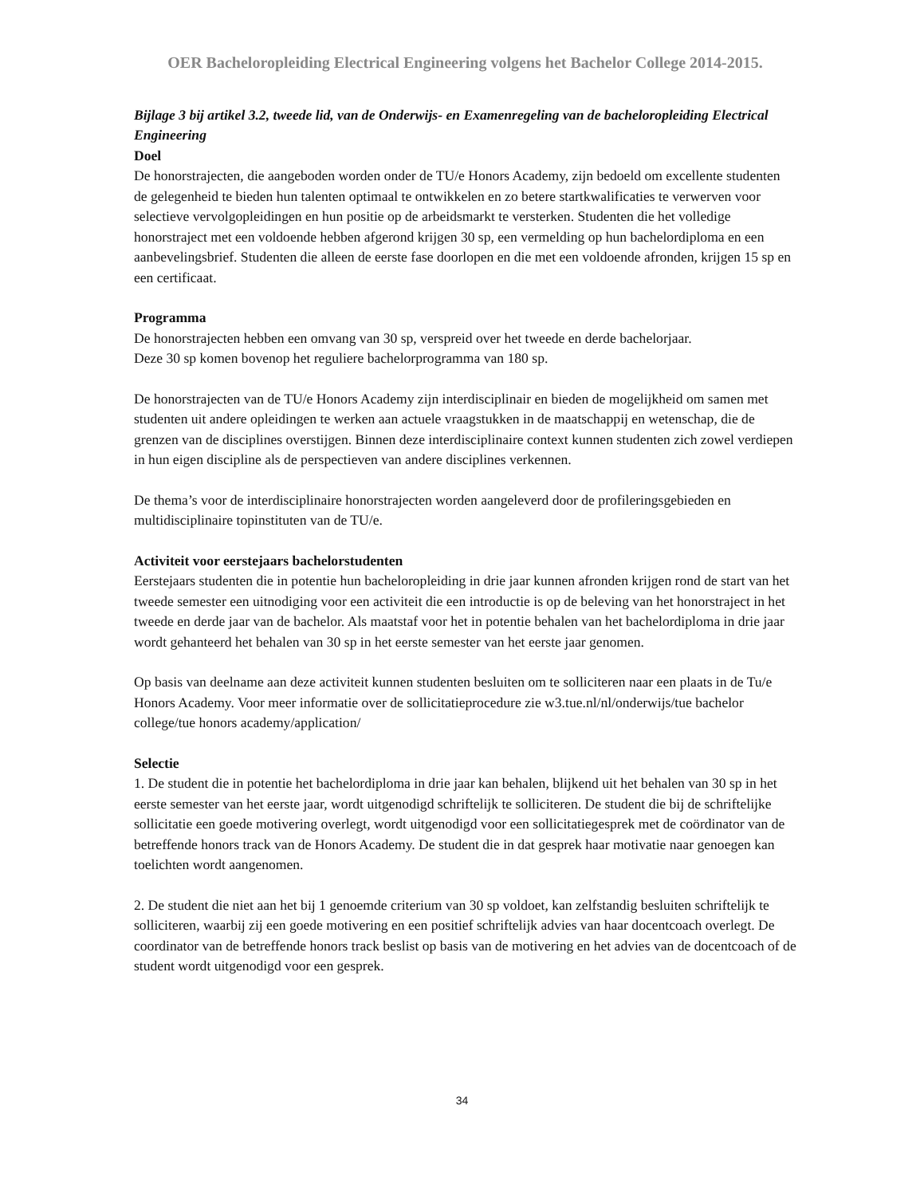OER Bacheloropleiding Electrical Engineering volgens het Bachelor College 2014-2015.
Bijlage 3 bij artikel 3.2, tweede lid, van de Onderwijs- en Examenregeling van de bacheloropleiding Electrical Engineering
Doel
De honorstrajecten, die aangeboden worden onder de TU/e Honors Academy, zijn bedoeld om excellente studenten de gelegenheid te bieden hun talenten optimaal te ontwikkelen en zo betere startkwalificaties te verwerven voor selectieve vervolgopleidingen en hun positie op de arbeidsmarkt te versterken. Studenten die het volledige honorstraject met een voldoende hebben afgerond krijgen 30 sp, een vermelding op hun bachelordiploma en een aanbevelingsbrief. Studenten die alleen de eerste fase doorlopen en die met een voldoende afronden, krijgen 15 sp en een certificaat.
Programma
De honorstrajecten hebben een omvang van 30 sp, verspreid over het tweede en derde bachelorjaar.
Deze 30 sp komen bovenop het reguliere bachelorprogramma van 180 sp.
De honorstrajecten van de TU/e Honors Academy zijn interdisciplinair en bieden de mogelijkheid om samen met studenten uit andere opleidingen te werken aan actuele vraagstukken in de maatschappij en wetenschap, die de grenzen van de disciplines overstijgen. Binnen deze interdisciplinaire context kunnen studenten zich zowel verdiepen in hun eigen discipline als de perspectieven van andere disciplines verkennen.
De thema’s voor de interdisciplinaire honorstrajecten worden aangeleverd door de profileringsgebieden en multidisciplinaire topinstituten van de TU/e.
Activiteit voor eerstejaars bachelorstudenten
Eerstejaars studenten die in potentie hun bacheloropleiding in drie jaar kunnen afronden krijgen rond de start van het tweede semester een uitnodiging voor een activiteit die een introductie is op de beleving van het honorstraject in het tweede en derde jaar van de bachelor. Als maatstaf voor het in potentie behalen van het bachelordiploma in drie jaar wordt gehanteerd het behalen van 30 sp in het eerste semester van het eerste jaar genomen.
Op basis van deelname aan deze activiteit kunnen studenten besluiten om te solliciteren naar een plaats in de Tu/e Honors Academy. Voor meer informatie over de sollicitatieprocedure zie w3.tue.nl/nl/onderwijs/tue bachelor college/tue honors academy/application/
Selectie
1. De student die in potentie het bachelordiploma in drie jaar kan behalen, blijkend uit het behalen van 30 sp in het eerste semester van het eerste jaar, wordt uitgenodigd schriftelijk te solliciteren. De student die bij de schriftelijke sollicitatie een goede motivering overlegt, wordt uitgenodigd voor een sollicitatiegesprek met de coördinator van de betreffende honors track van de Honors Academy. De student die in dat gesprek haar motivatie naar genoegen kan toelichten wordt aangenomen.
2. De student die niet aan het bij 1 genoemde criterium van 30 sp voldoet, kan zelfstandig besluiten schriftelijk te solliciteren, waarbij zij een goede motivering en een positief schriftelijk advies van haar docentcoach overlegt. De coordinator van de betreffende honors track beslist op basis van de motivering en het advies van de docentcoach of de student wordt uitgenodigd voor een gesprek.
34